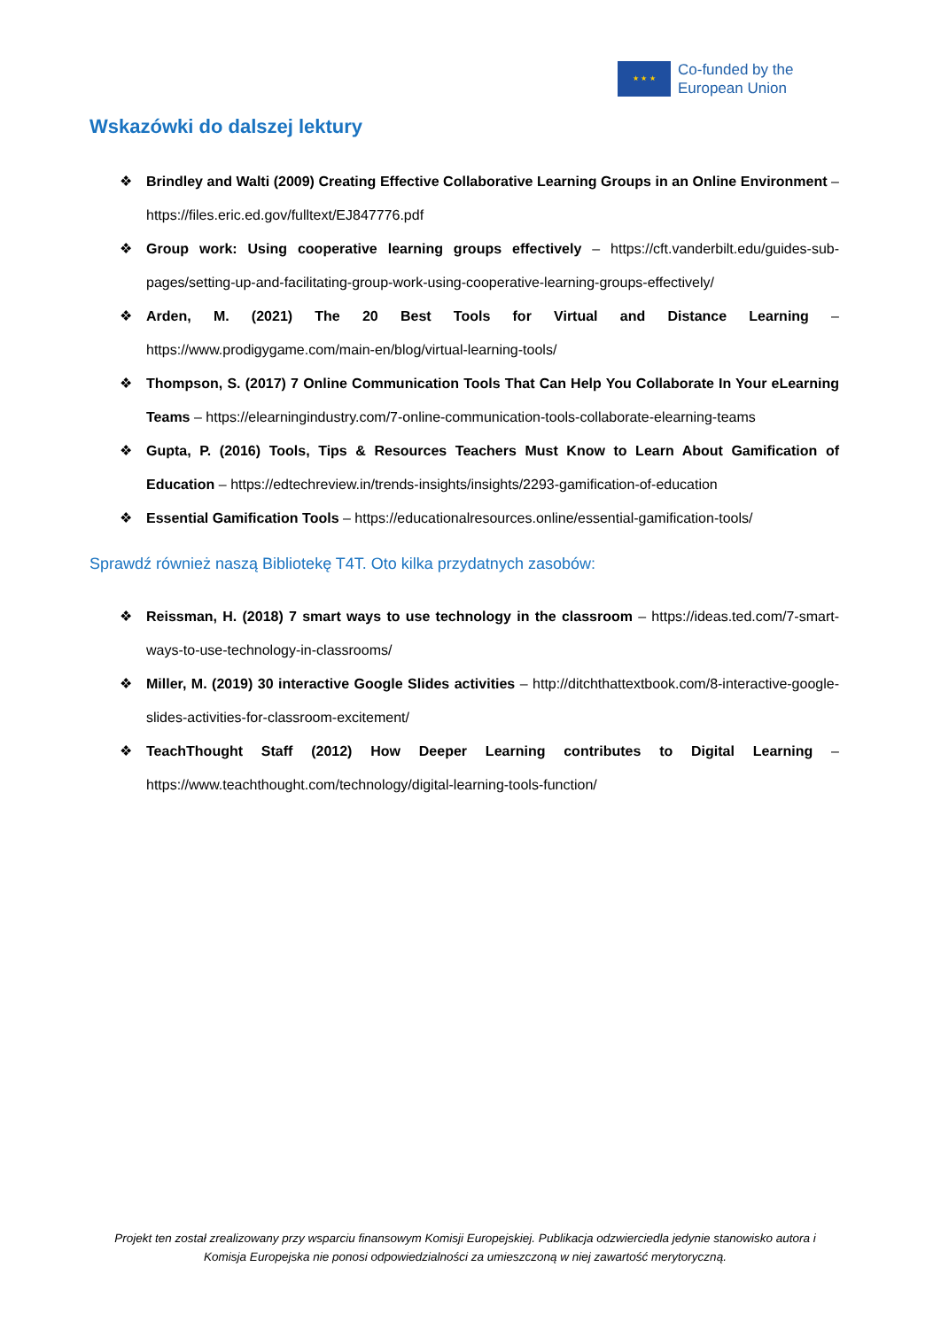★ ★ ★
Co-funded by the
European Union
Wskazówki do dalszej lektury
❖ Brindley and Walti (2009) Creating Effective Collaborative Learning Groups in an Online Environment – https://files.eric.ed.gov/fulltext/EJ847776.pdf
❖ Group work: Using cooperative learning groups effectively – https://cft.vanderbilt.edu/guides-sub-pages/setting-up-and-facilitating-group-work-using-cooperative-learning-groups-effectively/
❖ Arden, M. (2021) The 20 Best Tools for Virtual and Distance Learning – https://www.prodigygame.com/main-en/blog/virtual-learning-tools/
❖ Thompson, S. (2017) 7 Online Communication Tools That Can Help You Collaborate In Your eLearning Teams – https://elearningindustry.com/7-online-communication-tools-collaborate-elearning-teams
❖ Gupta, P. (2016) Tools, Tips & Resources Teachers Must Know to Learn About Gamification of Education – https://edtechreview.in/trends-insights/insights/2293-gamification-of-education
❖ Essential Gamification Tools – https://educationalresources.online/essential-gamification-tools/
Sprawdź również naszą Bibliotekę T4T. Oto kilka przydatnych zasobów:
❖ Reissman, H. (2018) 7 smart ways to use technology in the classroom – https://ideas.ted.com/7-smart-ways-to-use-technology-in-classrooms/
❖ Miller, M. (2019) 30 interactive Google Slides activities – http://ditchthattextbook.com/8-interactive-google-slides-activities-for-classroom-excitement/
❖ TeachThought Staff (2012) How Deeper Learning contributes to Digital Learning – https://www.teachthought.com/technology/digital-learning-tools-function/
Projekt ten został zrealizowany przy wsparciu finansowym Komisji Europejskiej. Publikacja odzwierciedla jedynie stanowisko autora i Komisja Europejska nie ponosi odpowiedzialności za umieszczoną w niej zawartość merytoryczną.